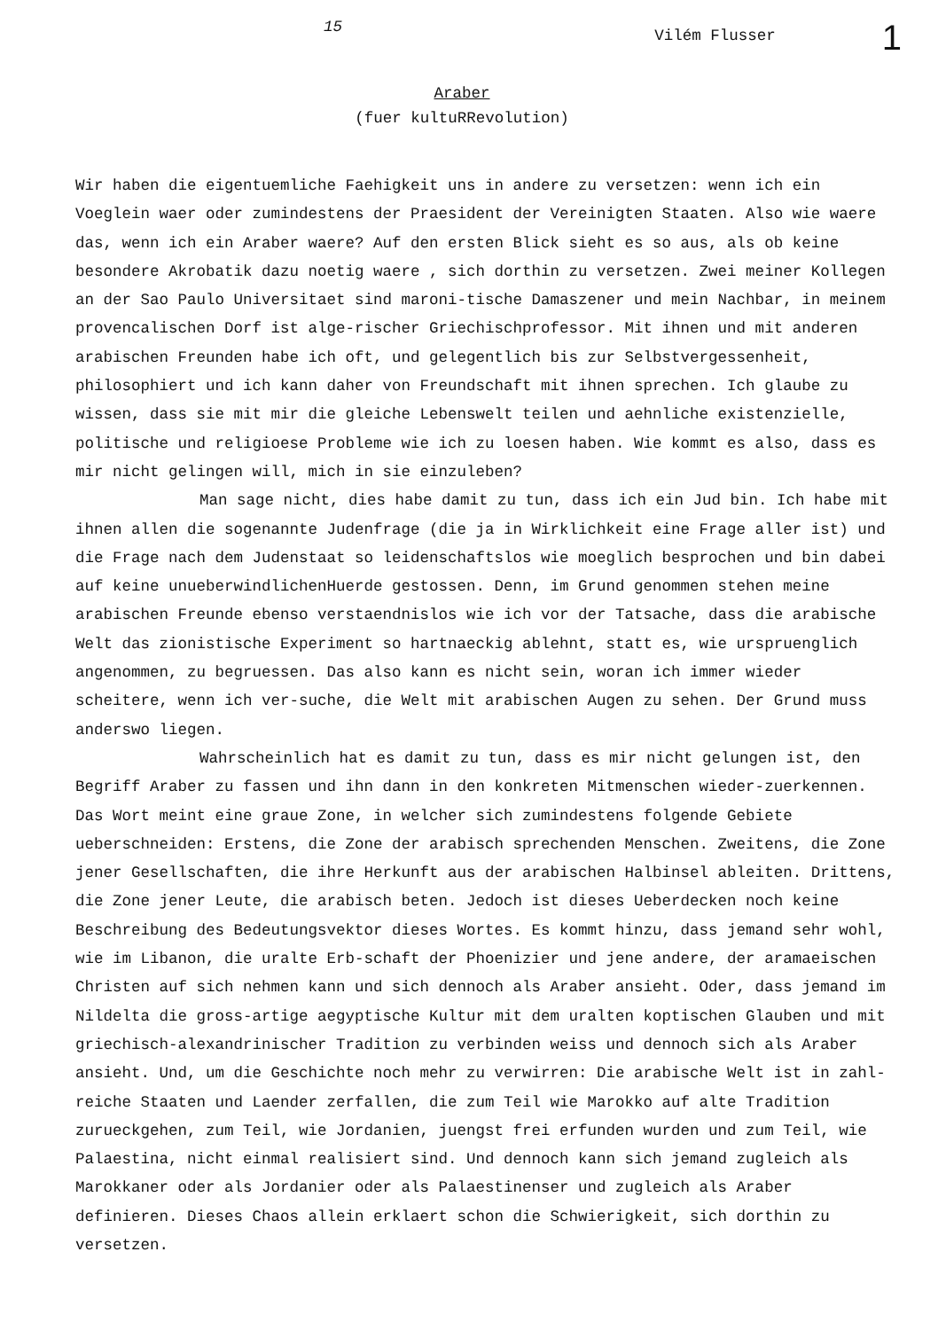15 Vilém Flusser 1
Araber
(fuer kultuRRevolution)
Wir haben die eigentuemliche Faehigkeit uns in andere zu versetzen: wenn ich ein Voeglein waer oder zumindestens der Praesident der Vereinigten Staaten. Also wie waere das, wenn ich ein Araber waere? Auf den ersten Blick sieht es so aus, als ob keine besondere Akrobatik dazu noetig waere , sich dorthin zu versetzen. Zwei meiner Kollegen an der Sao Paulo Universitaet sind maroni-tische Damaszener und mein Nachbar, in meinem provencalischen Dorf ist alge-rischer Griechischprofessor. Mit ihnen und mit anderen arabischen Freunden habe ich oft, und gelegentlich bis zur Selbstvergessenheit, philosophiert und ich kann daher von Freundschaft mit ihnen sprechen. Ich glaube zu wissen, dass sie mit mir die gleiche Lebenswelt teilen und aehnliche existenzielle, politische und religioese Probleme wie ich zu loesen haben. Wie kommt es also, dass es mir nicht gelingen will, mich in sie einzuleben?
Man sage nicht, dies habe damit zu tun, dass ich ein Jud bin. Ich habe mit ihnen allen die sogenannte Judenfrage (die ja in Wirklichkeit eine Frage aller ist) und die Frage nach dem Judenstaat so leidenschaftslos wie moeglich besprochen und bin dabei auf keine unueberwindlichenHuerde gestossen. Denn, im Grund genommen stehen meine arabischen Freunde ebenso verstaendnislos wie ich vor der Tatsache, dass die arabische Welt das zionistische Experiment so hartnaeckig ablehnt, statt es, wie urspruenglich angenommen, zu begruessen. Das also kann es nicht sein, woran ich immer wieder scheitere, wenn ich ver-suche, die Welt mit arabischen Augen zu sehen. Der Grund muss anderswo liegen.
Wahrscheinlich hat es damit zu tun, dass es mir nicht gelungen ist, den Begriff Araber zu fassen und ihn dann in den konkreten Mitmenschen wieder-zuerkennen. Das Wort meint eine graue Zone, in welcher sich zumindestens folgende Gebiete ueberschneiden: Erstens, die Zone der arabisch sprechenden Menschen. Zweitens, die Zone jener Gesellschaften, die ihre Herkunft aus der arabischen Halbinsel ableiten. Drittens, die Zone jener Leute, die arabisch beten. Jedoch ist dieses Ueberdecken noch keine Beschreibung des Bedeutungsvektor dieses Wortes. Es kommt hinzu, dass jemand sehr wohl, wie im Libanon, die uralte Erb-schaft der Phoenizier und jene andere, der aramaeischen Christen auf sich nehmen kann und sich dennoch als Araber ansieht. Oder, dass jemand im Nildelta die gross-artige aegyptische Kultur mit dem uralten koptischen Glauben und mit griechisch-alexandrinischer Tradition zu verbinden weiss und dennoch sich als Araber ansieht. Und, um die Geschichte noch mehr zu verwirren: Die arabische Welt ist in zahl-reiche Staaten und Laender zerfallen, die zum Teil wie Marokko auf alte Tradition zurueckgehen, zum Teil, wie Jordanien, juengst frei erfunden wurden und zum Teil, wie Palaestina, nicht einmal realisiert sind. Und dennoch kann sich jemand zugleich als Marokkaner oder als Jordanier oder als Palaestinenser und zugleich als Araber definieren. Dieses Chaos allein erklaert schon die Schwierigkeit, sich dorthin zu versetzen.